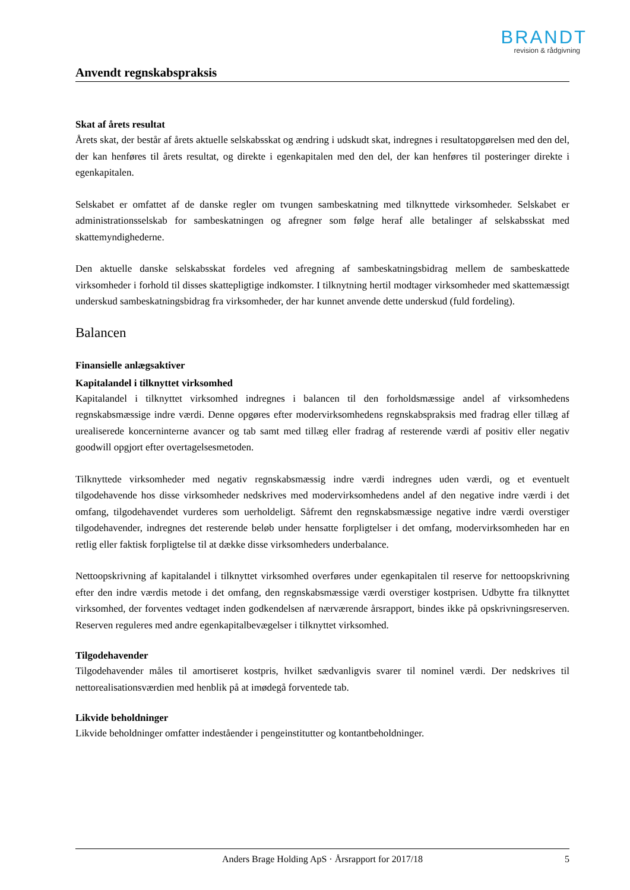BRANDT
revision & rådgivning
Anvendt regnskabspraksis
Skat af årets resultat
Årets skat, der består af årets aktuelle selskabsskat og ændring i udskudt skat, indregnes i resultatopgørelsen med den del, der kan henføres til årets resultat, og direkte i egenkapitalen med den del, der kan henføres til posteringer direkte i egenkapitalen.
Selskabet er omfattet af de danske regler om tvungen sambeskatning med tilknyttede virksomheder. Selskabet er administrationsselskab for sambeskatningen og afregner som følge heraf alle betalinger af selskabsskat med skattemyndighederne.
Den aktuelle danske selskabsskat fordeles ved afregning af sambeskatningsbidrag mellem de sambeskattede virksomheder i forhold til disses skattepligtige indkomster. I tilknytning hertil modtager virksomheder med skattemæssigt underskud sambeskatningsbidrag fra virksomheder, der har kunnet anvende dette underskud (fuld fordeling).
Balancen
Finansielle anlægsaktiver
Kapitalandel i tilknyttet virksomhed
Kapitalandel i tilknyttet virksomhed indregnes i balancen til den forholdsmæssige andel af virksomhedens regnskabsmæssige indre værdi. Denne opgøres efter modervirksomhedens regnskabspraksis med fradrag eller tillæg af urealiserede koncerninterne avancer og tab samt med tillæg eller fradrag af resterende værdi af positiv eller negativ goodwill opgjort efter overtagelsesmetoden.
Tilknyttede virksomheder med negativ regnskabsmæssig indre værdi indregnes uden værdi, og et eventuelt tilgodehavende hos disse virksomheder nedskrives med modervirksomhedens andel af den negative indre værdi i det omfang, tilgodehavendet vurderes som uerholdeligt. Såfremt den regnskabsmæssige negative indre værdi overstiger tilgodehavender, indregnes det resterende beløb under hensatte forpligtelser i det omfang, modervirksomheden har en retlig eller faktisk forpligtelse til at dække disse virksomheders underbalance.
Nettoopskrivning af kapitalandel i tilknyttet virksomhed overføres under egenkapitalen til reserve for nettoopskrivning efter den indre værdis metode i det omfang, den regnskabsmæssige værdi overstiger kostprisen. Udbytte fra tilknyttet virksomhed, der forventes vedtaget inden godkendelsen af nærværende årsrapport, bindes ikke på opskrivningsreserven. Reserven reguleres med andre egenkapitalbevægelser i tilknyttet virksomhed.
Tilgodehavender
Tilgodehavender måles til amortiseret kostpris, hvilket sædvanligvis svarer til nominel værdi. Der nedskrives til nettorealisationsværdien med henblik på at imødegå forventede tab.
Likvide beholdninger
Likvide beholdninger omfatter indeståender i pengeinstitutter og kontantbeholdninger.
Anders Brage Holding ApS · Årsrapport for 2017/18 5